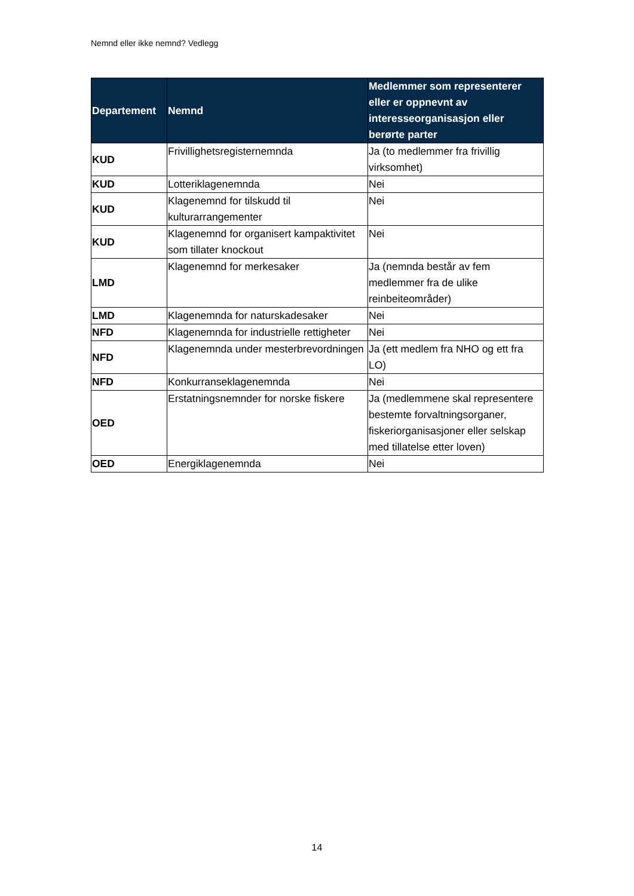Nemnd eller ikke nemnd? Vedlegg
| Departement | Nemnd | Medlemmer som representerer eller er oppnevnt av interesseorganisasjon eller berørte parter |
| --- | --- | --- |
| KUD | Frivillighetsregisternemnda | Ja (to medlemmer fra frivillig virksomhet) |
| KUD | Lotteriklagenemnda | Nei |
| KUD | Klagenemnd for tilskudd til kulturarrangementer | Nei |
| KUD | Klagenemnd for organisert kampaktivitet som tillater knockout | Nei |
| LMD | Klagenemnd for merkesaker | Ja (nemnda består av fem medlemmer fra de ulike reinbeiteområder) |
| LMD | Klagenemnda for naturskadesaker | Nei |
| NFD | Klagenemnda for industrielle rettigheter | Nei |
| NFD | Klagenemnda under mesterbrevordningen | Ja (ett medlem fra NHO og ett fra LO) |
| NFD | Konkurranseklagenemnda | Nei |
| OED | Erstatningsnemnder for norske fiskere | Ja (medlemmene skal representere bestemte forvaltningsorganer, fiskeriorganisasjoner eller selskap med tillatelse etter loven) |
| OED | Energiklagenemnda | Nei |
14